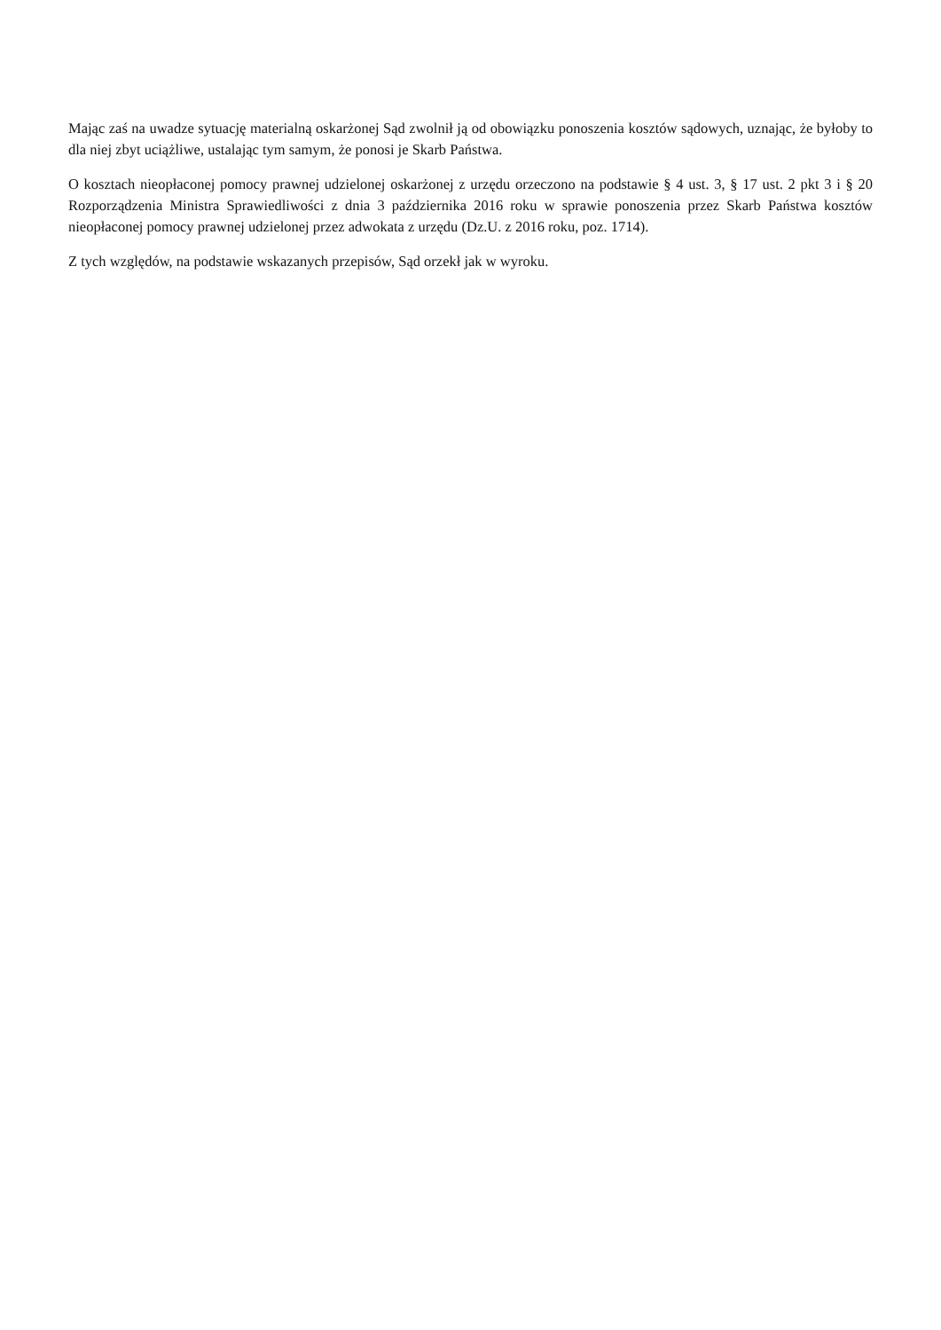Mając zaś na uwadze sytuację materialną oskarżonej Sąd zwolnił ją od obowiązku ponoszenia kosztów sądowych, uznając, że byłoby to dla niej zbyt uciążliwe, ustalając tym samym, że ponosi je Skarb Państwa.
O kosztach nieopłaconej pomocy prawnej udzielonej oskarżonej z urzędu orzeczono na podstawie § 4 ust. 3, § 17 ust. 2 pkt 3 i § 20 Rozporządzenia Ministra Sprawiedliwości z dnia 3 października 2016 roku w sprawie ponoszenia przez Skarb Państwa kosztów nieopłaconej pomocy prawnej udzielonej przez adwokata z urzędu (Dz.U. z 2016 roku, poz. 1714).
Z tych względów, na podstawie wskazanych przepisów, Sąd orzekł jak w wyroku.